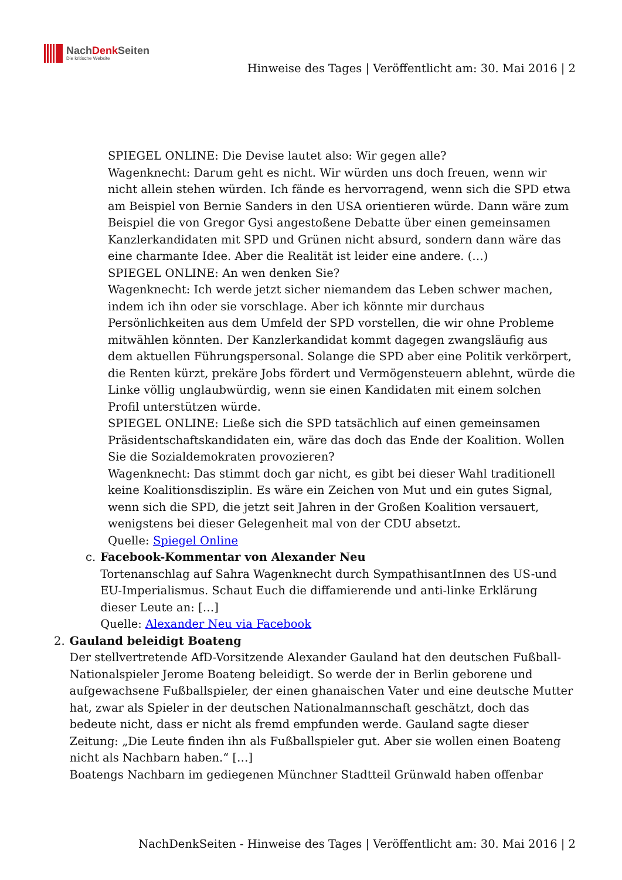NachDenk Seiten
Die kritische Website
Hinweise des Tages | Veröffentlicht am: 30. Mai 2016 | 2
SPIEGEL ONLINE: Die Devise lautet also: Wir gegen alle?
Wagenknecht: Darum geht es nicht. Wir würden uns doch freuen, wenn wir nicht allein stehen würden. Ich fände es hervorragend, wenn sich die SPD etwa am Beispiel von Bernie Sanders in den USA orientieren würde. Dann wäre zum Beispiel die von Gregor Gysi angestoßene Debatte über einen gemeinsamen Kanzlerkandidaten mit SPD und Grünen nicht absurd, sondern dann wäre das eine charmante Idee. Aber die Realität ist leider eine andere. (…)
SPIEGEL ONLINE: An wen denken Sie?
Wagenknecht: Ich werde jetzt sicher niemandem das Leben schwer machen, indem ich ihn oder sie vorschlage. Aber ich könnte mir durchaus Persönlichkeiten aus dem Umfeld der SPD vorstellen, die wir ohne Probleme mitwählen könnten. Der Kanzlerkandidat kommt dagegen zwangsläufig aus dem aktuellen Führungspersonal. Solange die SPD aber eine Politik verkörpert, die Renten kürzt, prekäre Jobs fördert und Vermögensteuern ablehnt, würde die Linke völlig unglaubwürdig, wenn sie einen Kandidaten mit einem solchen Profil unterstützen würde.
SPIEGEL ONLINE: Ließe sich die SPD tatsächlich auf einen gemeinsamen Präsidentschaftskandidaten ein, wäre das doch das Ende der Koalition. Wollen Sie die Sozialdemokraten provozieren?
Wagenknecht: Das stimmt doch gar nicht, es gibt bei dieser Wahl traditionell keine Koalitionsdisziplin. Es wäre ein Zeichen von Mut und ein gutes Signal, wenn sich die SPD, die jetzt seit Jahren in der Großen Koalition versauert, wenigstens bei dieser Gelegenheit mal von der CDU absetzt.
Quelle: Spiegel Online
c. Facebook-Kommentar von Alexander Neu
Tortenanschlag auf Sahra Wagenknecht durch SympathisantInnen des US-und EU-Imperialismus. Schaut Euch die diffamierende und anti-linke Erklärung dieser Leute an: […]
Quelle: Alexander Neu via Facebook
2. Gauland beleidigt Boateng
Der stellvertretende AfD-Vorsitzende Alexander Gauland hat den deutschen Fußball-Nationalspieler Jerome Boateng beleidigt. So werde der in Berlin geborene und aufgewachsene Fußballspieler, der einen ghanaischen Vater und eine deutsche Mutter hat, zwar als Spieler in der deutschen Nationalmannschaft geschätzt, doch das bedeute nicht, dass er nicht als fremd empfunden werde. Gauland sagte dieser Zeitung: „Die Leute finden ihn als Fußballspieler gut. Aber sie wollen einen Boateng nicht als Nachbarn haben.“ […]
Boatengs Nachbarn im gediegenen Münchner Stadtteil Grünwald haben offenbar
NachDenkSeiten - Hinweise des Tages | Veröffentlicht am: 30. Mai 2016 | 2